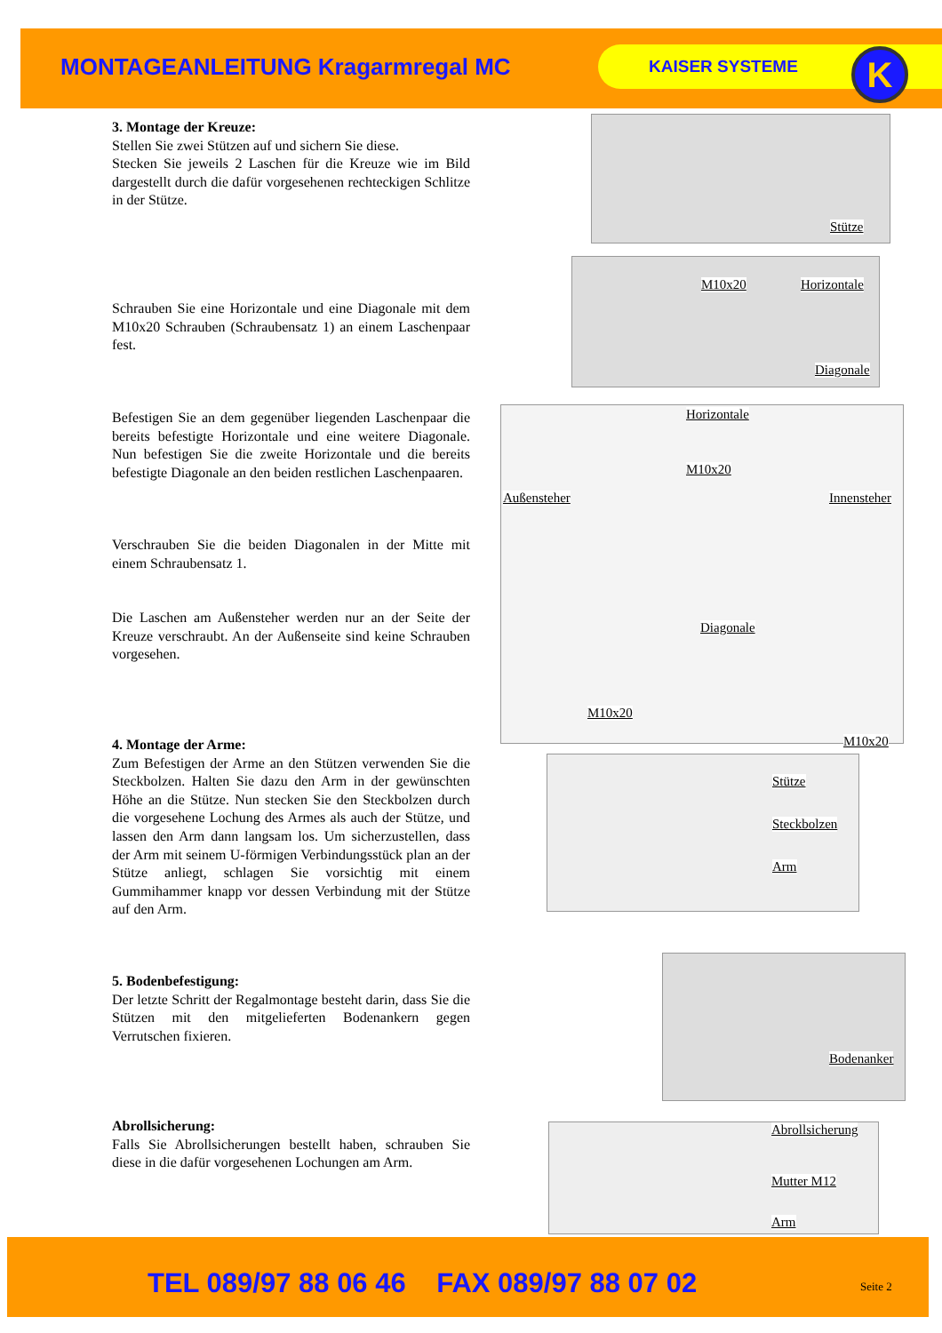MONTAGEANLEITUNG Kragarmregal MC
KAISER SYSTEME K
3. Montage der Kreuze:
Stellen Sie zwei Stützen auf und sichern Sie diese.
Stecken Sie jeweils 2 Laschen für die Kreuze wie im Bild dargestellt durch die dafür vorgesehenen rechteckigen Schlitze in der Stütze.
Schrauben Sie eine Horizontale und eine Diagonale mit dem M10x20 Schrauben (Schraubensatz 1) an einem Laschenpaar fest.
Befestigen Sie an dem gegenüber liegenden Laschenpaar die bereits befestigte Horizontale und eine weitere Diagonale. Nun befestigen Sie die zweite Horizontale und die bereits befestigte Diagonale an den beiden restlichen Laschenpaaren.
Verschrauben Sie die beiden Diagonalen in der Mitte mit einem Schraubensatz 1.
Die Laschen am Außensteher werden nur an der Seite der Kreuze verschraubt. An der Außenseite sind keine Schrauben vorgesehen.
4. Montage der Arme:
Zum Befestigen der Arme an den Stützen verwenden Sie die Steckbolzen. Halten Sie dazu den Arm in der gewünschten Höhe an die Stütze. Nun stecken Sie den Steckbolzen durch die vorgesehene Lochung des Armes als auch der Stütze, und lassen den Arm dann langsam los. Um sicherzustellen, dass der Arm mit seinem U-förmigen Verbindungsstück plan an der Stütze anliegt, schlagen Sie vorsichtig mit einem Gummihammer knapp vor dessen Verbindung mit der Stütze auf den Arm.
5. Bodenbefestigung:
Der letzte Schritt der Regalmontage besteht darin, dass Sie die Stützen mit den mitgelieferten Bodenankern gegen Verrutschen fixieren.
Abrollsicherung:
Falls Sie Abrollsicherungen bestellt haben, schrauben Sie diese in die dafür vorgesehenen Lochungen am Arm.
Stütze
M10x20 Horizontale
Diagonale
Horizontale
M10x20
Außensteher Innensteher
Diagonale
M10x20
M10x20
Stütze
Steckbolzen
Arm
Bodenanker
Abrollsicherung
Mutter M12
Arm
TEL 089/97 88 06 46 FAX 089/97 88 07 02 Seite 2